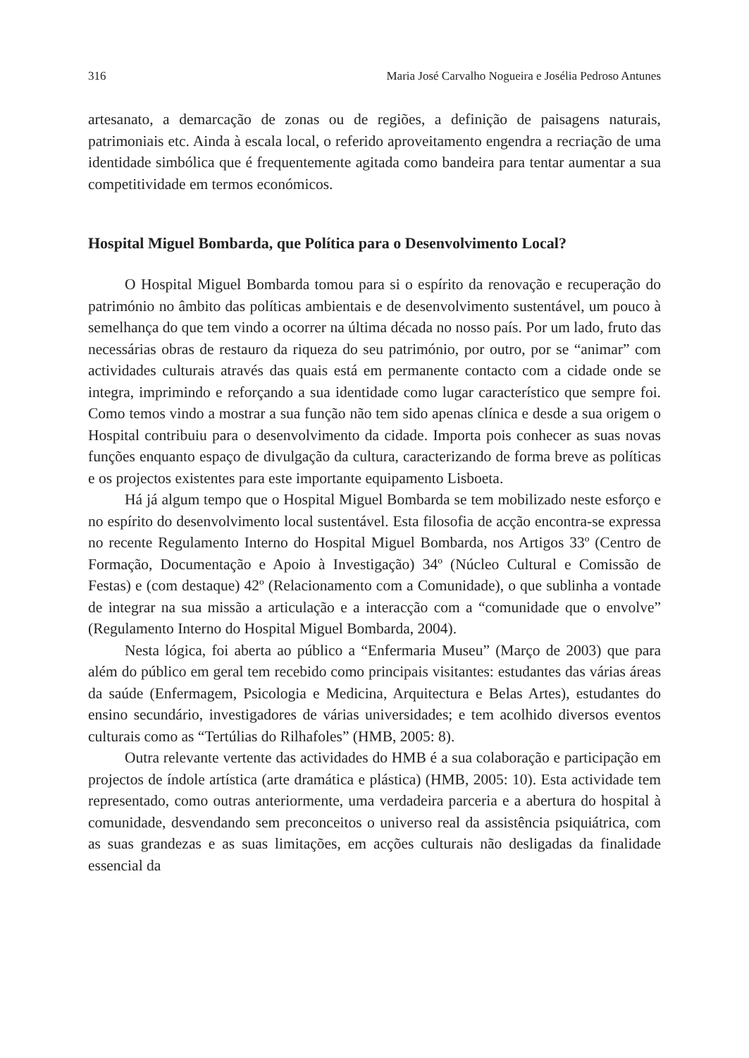316 Maria José Carvalho Nogueira e Josélia Pedroso Antunes
artesanato, a demarcação de zonas ou de regiões, a definição de paisagens naturais, patrimoniais etc. Ainda à escala local, o referido aproveitamento engendra a recriação de uma identidade simbólica que é frequentemente agitada como bandeira para tentar aumentar a sua competitividade em termos económicos.
Hospital Miguel Bombarda, que Política para o Desenvolvimento Local?
O Hospital Miguel Bombarda tomou para si o espírito da renovação e recuperação do património no âmbito das políticas ambientais e de desenvolvimento sustentável, um pouco à semelhança do que tem vindo a ocorrer na última década no nosso país. Por um lado, fruto das necessárias obras de restauro da riqueza do seu património, por outro, por se “animar” com actividades culturais através das quais está em permanente contacto com a cidade onde se integra, imprimindo e reforçando a sua identidade como lugar característico que sempre foi. Como temos vindo a mostrar a sua função não tem sido apenas clínica e desde a sua origem o Hospital contribuiu para o desenvolvimento da cidade. Importa pois conhecer as suas novas funções enquanto espaço de divulgação da cultura, caracterizando de forma breve as políticas e os projectos existentes para este importante equipamento Lisboeta.
Há já algum tempo que o Hospital Miguel Bombarda se tem mobilizado neste esforço e no espírito do desenvolvimento local sustentável. Esta filosofia de acção encontra-se expressa no recente Regulamento Interno do Hospital Miguel Bombarda, nos Artigos 33º (Centro de Formação, Documentação e Apoio à Investigação) 34º (Núcleo Cultural e Comissão de Festas) e (com destaque) 42º (Relacionamento com a Comunidade), o que sublinha a vontade de integrar na sua missão a articulação e a interacção com a “comunidade que o envolve” (Regulamento Interno do Hospital Miguel Bombarda, 2004).
Nesta lógica, foi aberta ao público a “Enfermaria Museu” (Março de 2003) que para além do público em geral tem recebido como principais visitantes: estudantes das várias áreas da saúde (Enfermagem, Psicologia e Medicina, Arquitectura e Belas Artes), estudantes do ensino secundário, investigadores de várias universidades; e tem acolhido diversos eventos culturais como as “Tertúlias do Rilhafoles” (HMB, 2005: 8).
Outra relevante vertente das actividades do HMB é a sua colaboração e participação em projectos de índole artística (arte dramática e plástica) (HMB, 2005: 10). Esta actividade tem representado, como outras anteriormente, uma verdadeira parceria e a abertura do hospital à comunidade, desvendando sem preconceitos o universo real da assistência psiquiátrica, com as suas grandezas e as suas limitações, em acções culturais não desligadas da finalidade essencial da